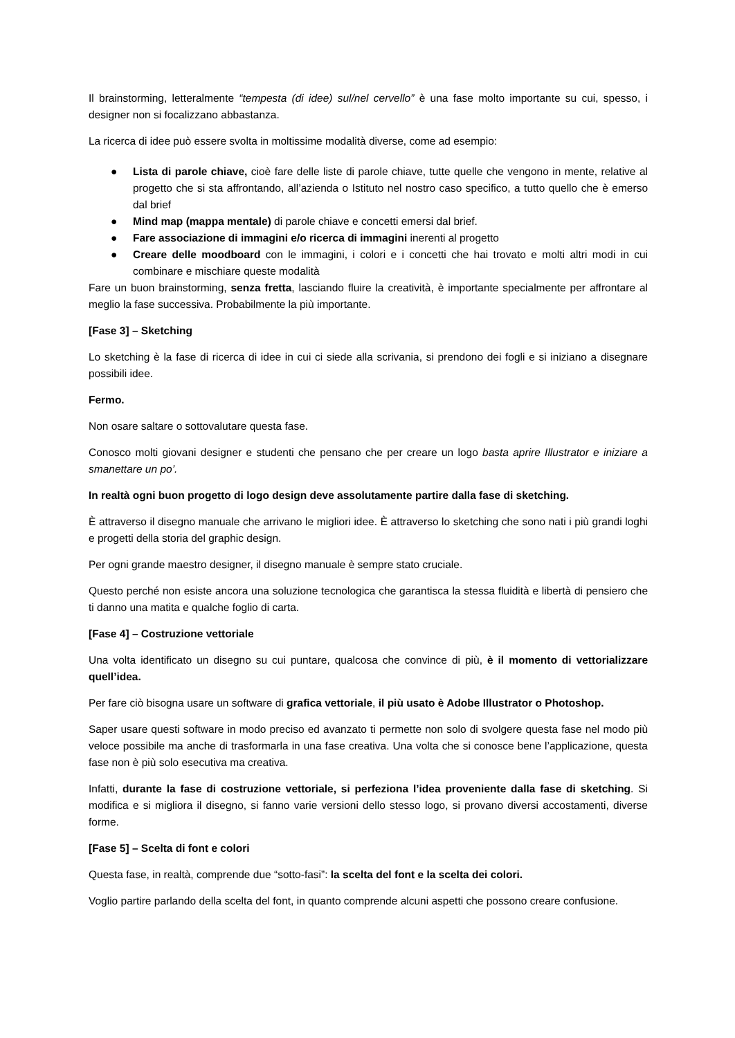Il brainstorming, letteralmente “tempesta (di idee) sul/nel cervello” è una fase molto importante su cui, spesso, i designer non si focalizzano abbastanza.
La ricerca di idee può essere svolta in moltissime modalità diverse, come ad esempio:
● Lista di parole chiave, cioè fare delle liste di parole chiave, tutte quelle che vengono in mente, relative al progetto che si sta affrontando, all’azienda o Istituto nel nostro caso specifico, a tutto quello che è emerso dal brief
● Mind map (mappa mentale) di parole chiave e concetti emersi dal brief.
● Fare associazione di immagini e/o ricerca di immagini inerenti al progetto
● Creare delle moodboard con le immagini, i colori e i concetti che hai trovato e molti altri modi in cui combinare e mischiare queste modalità
Fare un buon brainstorming, senza fretta, lasciando fluire la creatività, è importante specialmente per affrontare al meglio la fase successiva. Probabilmente la più importante.
[Fase 3] – Sketching
Lo sketching è la fase di ricerca di idee in cui ci siede alla scrivania, si prendono dei fogli e si iniziano a disegnare possibili idee.
Fermo.
Non osare saltare o sottovalutare questa fase.
Conosco molti giovani designer e studenti che pensano che per creare un logo basta aprire Illustrator e iniziare a smanettare un po’.
In realtà ogni buon progetto di logo design deve assolutamente partire dalla fase di sketching.
È attraverso il disegno manuale che arrivano le migliori idee. È attraverso lo sketching che sono nati i più grandi loghi e progetti della storia del graphic design.
Per ogni grande maestro designer, il disegno manuale è sempre stato cruciale.
Questo perché non esiste ancora una soluzione tecnologica che garantisca la stessa fluidità e libertà di pensiero che ti danno una matita e qualche foglio di carta.
[Fase 4] – Costruzione vettoriale
Una volta identificato un disegno su cui puntare, qualcosa che convince di più, è il momento di vettorializzare quell’idea.
Per fare ciò bisogna usare un software di grafica vettoriale, il più usato è Adobe Illustrator o Photoshop.
Saper usare questi software in modo preciso ed avanzato ti permette non solo di svolgere questa fase nel modo più veloce possibile ma anche di trasformarla in una fase creativa. Una volta che si conosce bene l’applicazione, questa fase non è più solo esecutiva ma creativa.
Infatti, durante la fase di costruzione vettoriale, si perfeziona l’idea proveniente dalla fase di sketching. Si modifica e si migliora il disegno, si fanno varie versioni dello stesso logo, si provano diversi accostamenti, diverse forme.
[Fase 5] – Scelta di font e colori
Questa fase, in realtà, comprende due “sotto-fasi”: la scelta del font e la scelta dei colori.
Voglio partire parlando della scelta del font, in quanto comprende alcuni aspetti che possono creare confusione.